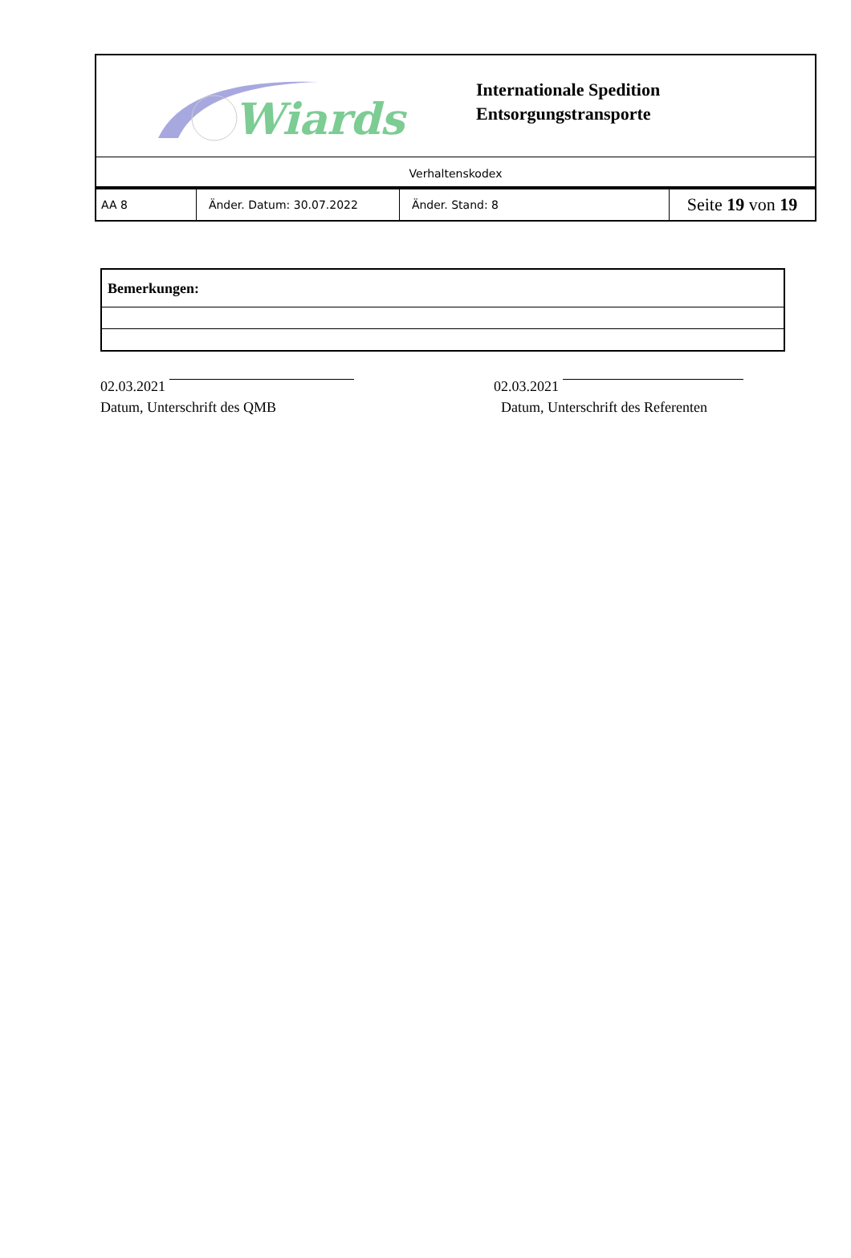Wiards
Internationale Spedition
Entsorgungstransporte
Verhaltenskodex
| AA 8 | Änder. Datum: 30.07.2022 | Änder. Stand: 8 | Seite 19 von 19 |
| Bemerkungen: |
02.03.2021
Datum, Unterschrift des QMB
02.03.2021
Datum, Unterschrift des Referenten